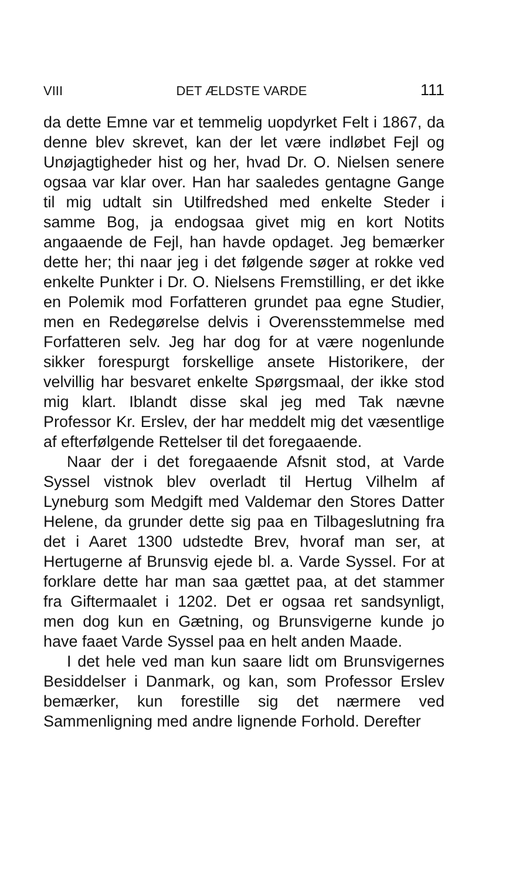VIII DET ÆLDSTE VARDE 111
da dette Emne var et temmelig uopdyrket Felt i 1867, da denne blev skrevet, kan der let være indløbet Fejl og Unøjagtigheder hist og her, hvad Dr. O. Nielsen senere ogsaa var klar over. Han har saaledes gentagne Gange til mig udtalt sin Utilfredshed med enkelte Steder i samme Bog, ja endogsaa givet mig en kort Notits angaaende de Fejl, han havde opdaget. Jeg bemærker dette her; thi naar jeg i det følgende søger at rokke ved enkelte Punkter i Dr. O. Nielsens Fremstilling, er det ikke en Polemik mod Forfatteren grundet paa egne Studier, men en Redegørelse delvis i Overensstemmelse med Forfatteren selv. Jeg har dog for at være nogenlunde sikker forespurgt forskellige ansete Historikere, der velvillig har besvaret enkelte Spørgsmaal, der ikke stod mig klart. Iblandt disse skal jeg med Tak nævne Professor Kr. Erslev, der har meddelt mig det væsentlige af efterfølgende Rettelser til det foregaaende.
Naar der i det foregaaende Afsnit stod, at Varde Syssel vistnok blev overladt til Hertug Vilhelm af Lyneburg som Medgift med Valdemar den Stores Datter Helene, da grunder dette sig paa en Tilbageslutning fra det i Aaret 1300 udstedte Brev, hvoraf man ser, at Hertugerne af Brunsvig ejede bl. a. Varde Syssel. For at forklare dette har man saa gættet paa, at det stammer fra Giftermaalet i 1202. Det er ogsaa ret sandsynligt, men dog kun en Gætning, og Brunsvigerne kunde jo have faaet Varde Syssel paa en helt anden Maade.
I det hele ved man kun saare lidt om Brunsvigernes Besiddelser i Danmark, og kan, som Professor Erslev bemærker, kun forestille sig det nærmere ved Sammenligning med andre lignende Forhold. Derefter